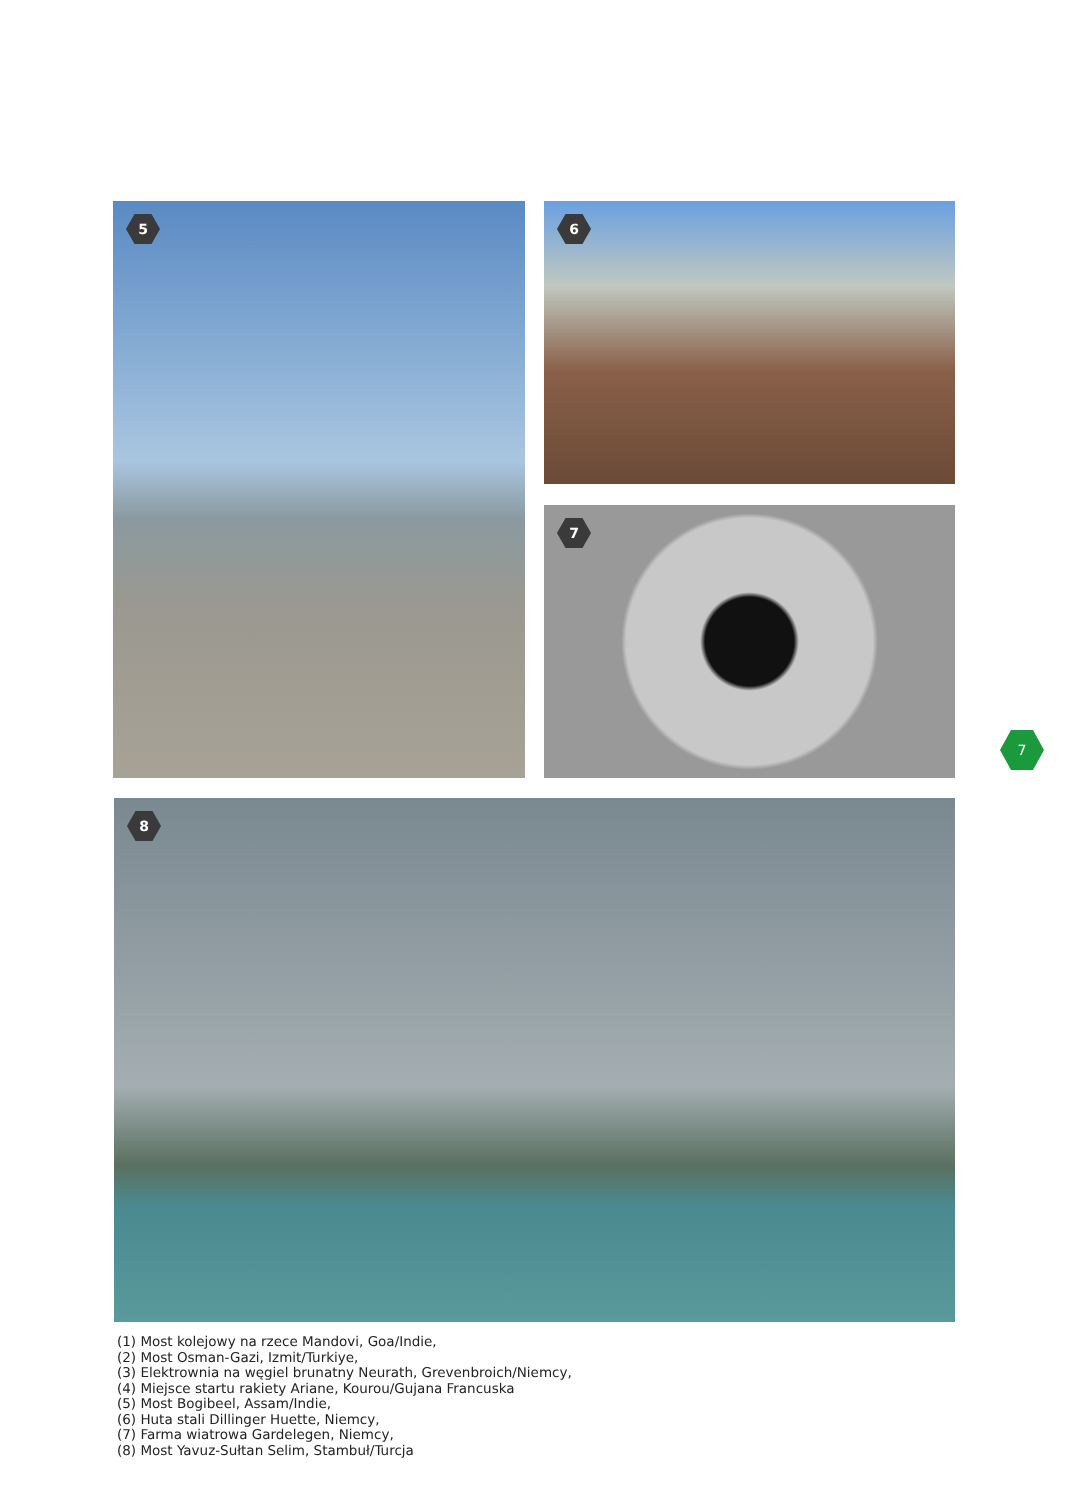5 6
7
7
8
(1) Most kolejowy na rzece Mandovi, Goa/Indie,
(2) Most Osman-Gazi, Izmit/Turkiye,
(3) Elektrownia na węgiel brunatny Neurath, Grevenbroich/Niemcy,
(4) Miejsce startu rakiety Ariane, Kourou/Gujana Francuska
(5) Most Bogibeel, Assam/Indie,
(6) Huta stali Dillinger Huette, Niemcy,
(7) Farma wiatrowa Gardelegen, Niemcy,
(8) Most Yavuz-Sułtan Selim, Stambuł/Turcja